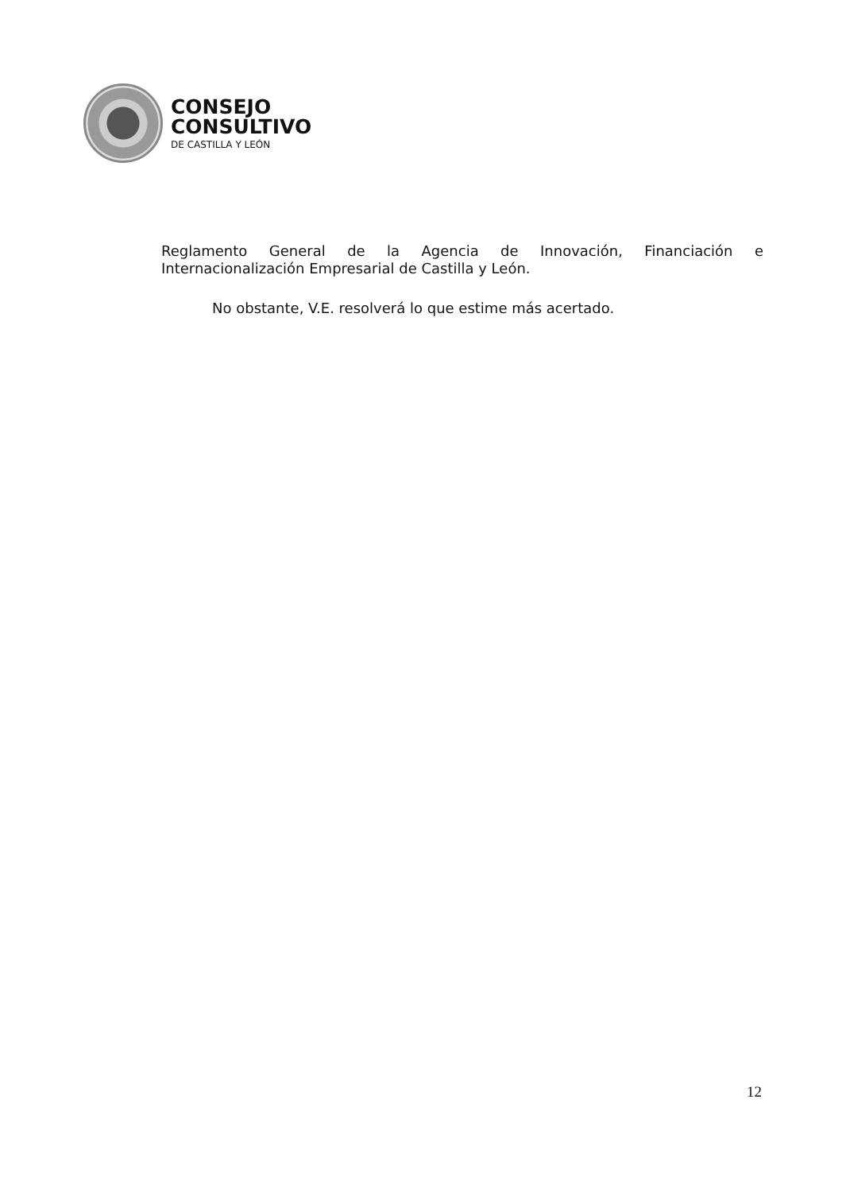CONSEJO
CONSULTIVO
DE CASTILLA Y LEÓN
Reglamento General de la Agencia de Innovación, Financiación e Internacionalización Empresarial de Castilla y León.
No obstante, V.E. resolverá lo que estime más acertado.
12